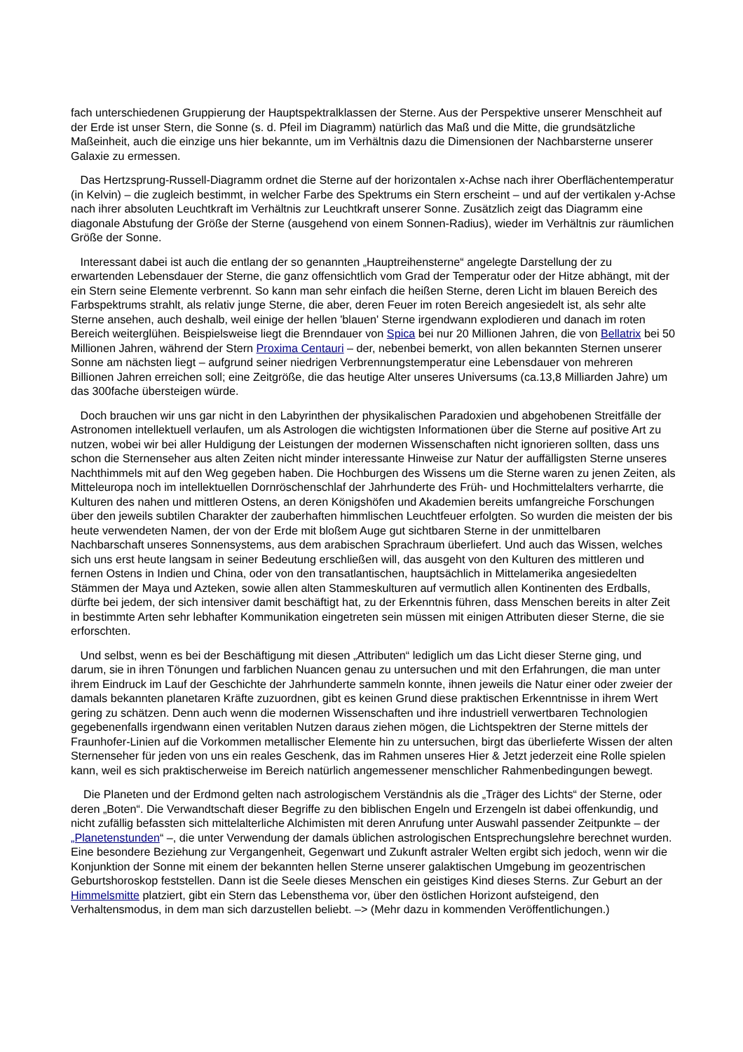fach unterschiedenen Gruppierung der Hauptspektralklassen der Sterne. Aus der Perspektive unserer Menschheit auf der Erde ist unser Stern, die Sonne (s. d. Pfeil im Diagramm) natürlich das Maß und die Mitte, die grundsätzliche Maßeinheit, auch die einzige uns hier bekannte, um im Verhältnis dazu die Dimensionen der Nachbarsterne unserer Galaxie zu ermessen.
Das Hertzsprung-Russell-Diagramm ordnet die Sterne auf der horizontalen x-Achse nach ihrer Oberflächentemperatur (in Kelvin) – die zugleich bestimmt, in welcher Farbe des Spektrums ein Stern erscheint – und auf der vertikalen y-Achse nach ihrer absoluten Leuchtkraft im Verhältnis zur Leuchtkraft unserer Sonne. Zusätzlich zeigt das Diagramm eine diagonale Abstufung der Größe der Sterne (ausgehend von einem Sonnen-Radius), wieder im Verhältnis zur räumlichen Größe der Sonne.
Interessant dabei ist auch die entlang der so genannten „Hauptreihensterne“ angelegte Darstellung der zu erwartenden Lebensdauer der Sterne, die ganz offensichtlich vom Grad der Temperatur oder der Hitze abhängt, mit der ein Stern seine Elemente verbrennt. So kann man sehr einfach die heißen Sterne, deren Licht im blauen Bereich des Farbspektrums strahlt, als relativ junge Sterne, die aber, deren Feuer im roten Bereich angesiedelt ist, als sehr alte Sterne ansehen, auch deshalb, weil einige der hellen 'blauen' Sterne irgendwann explodieren und danach im roten Bereich weiterglühen. Beispielsweise liegt die Brenndauer von Spica bei nur 20 Millionen Jahren, die von Bellatrix bei 50 Millionen Jahren, während der Stern Proxima Centauri – der, nebenbei bemerkt, von allen bekannten Sternen unserer Sonne am nächsten liegt – aufgrund seiner niedrigen Verbrennungstemperatur eine Lebensdauer von mehreren Billionen Jahren erreichen soll; eine Zeitgröße, die das heutige Alter unseres Universums (ca.13,8 Milliarden Jahre) um das 300fache übersteigen würde.
Doch brauchen wir uns gar nicht in den Labyrinthen der physikalischen Paradoxien und abgehobenen Streitfälle der Astronomen intellektuell verlaufen, um als Astrologen die wichtigsten Informationen über die Sterne auf positive Art zu nutzen, wobei wir bei aller Huldigung der Leistungen der modernen Wissenschaften nicht ignorieren sollten, dass uns schon die Sternenseher aus alten Zeiten nicht minder interessante Hinweise zur Natur der auffälligsten Sterne unseres Nachthimmels mit auf den Weg gegeben haben. Die Hochburgen des Wissens um die Sterne waren zu jenen Zeiten, als Mitteleuropa noch im intellektuellen Dornröschenschlaf der Jahrhunderte des Früh- und Hochmittelalters verharrte, die Kulturen des nahen und mittleren Ostens, an deren Königshöfen und Akademien bereits umfangreiche Forschungen über den jeweils subtilen Charakter der zauberhaften himmlischen Leuchtfeuer erfolgten. So wurden die meisten der bis heute verwendeten Namen, der von der Erde mit bloßem Auge gut sichtbaren Sterne in der unmittelbaren Nachbarschaft unseres Sonnensystems, aus dem arabischen Sprachraum überliefert. Und auch das Wissen, welches sich uns erst heute langsam in seiner Bedeutung erschließen will, das ausgeht von den Kulturen des mittleren und fernen Ostens in Indien und China, oder von den transatlantischen, hauptsächlich in Mittelamerika angesiedelten Stämmen der Maya und Azteken, sowie allen alten Stammeskulturen auf vermutlich allen Kontinenten des Erdballs, dürfte bei jedem, der sich intensiver damit beschäftigt hat, zu der Erkenntnis führen, dass Menschen bereits in alter Zeit in bestimmte Arten sehr lebhafter Kommunikation eingetreten sein müssen mit einigen Attributen dieser Sterne, die sie erforschten.
Und selbst, wenn es bei der Beschäftigung mit diesen „Attributen“ lediglich um das Licht dieser Sterne ging, und darum, sie in ihren Tönungen und farblichen Nuancen genau zu untersuchen und mit den Erfahrungen, die man unter ihrem Eindruck im Lauf der Geschichte der Jahrhunderte sammeln konnte, ihnen jeweils die Natur einer oder zweier der damals bekannten planetaren Kräfte zuzuordnen, gibt es keinen Grund diese praktischen Erkenntnisse in ihrem Wert gering zu schätzen. Denn auch wenn die modernen Wissenschaften und ihre industriell verwertbaren Technologien gegebenenfalls irgendwann einen veritablen Nutzen daraus ziehen mögen, die Lichtspektren der Sterne mittels der Fraunhofer-Linien auf die Vorkommen metallischer Elemente hin zu untersuchen, birgt das überlieferte Wissen der alten Sternenseher für jeden von uns ein reales Geschenk, das im Rahmen unseres Hier & Jetzt jederzeit eine Rolle spielen kann, weil es sich praktischerweise im Bereich natürlich angemessener menschlicher Rahmenbedingungen bewegt.
Die Planeten und der Erdmond gelten nach astrologischem Verständnis als die „Träger des Lichts“ der Sterne, oder deren „Boten“. Die Verwandtschaft dieser Begriffe zu den biblischen Engeln und Erzengeln ist dabei offenkundig, und nicht zufällig befassten sich mittelalterliche Alchimisten mit deren Anrufung unter Auswahl passender Zeitpunkte – der „Planetenstunden“ –, die unter Verwendung der damals üblichen astrologischen Entsprechungslehre berechnet wurden. Eine besondere Beziehung zur Vergangenheit, Gegenwart und Zukunft astraler Welten ergibt sich jedoch, wenn wir die Konjunktion der Sonne mit einem der bekannten hellen Sterne unserer galaktischen Umgebung im geozentrischen Geburtshoroskop feststellen. Dann ist die Seele dieses Menschen ein geistiges Kind dieses Sterns. Zur Geburt an der Himmelsmitte platziert, gibt ein Stern das Lebensthema vor, über den östlichen Horizont aufsteigend, den Verhaltensmodus, in dem man sich darzustellen beliebt. –> (Mehr dazu in kommenden Veröffentlichungen.)